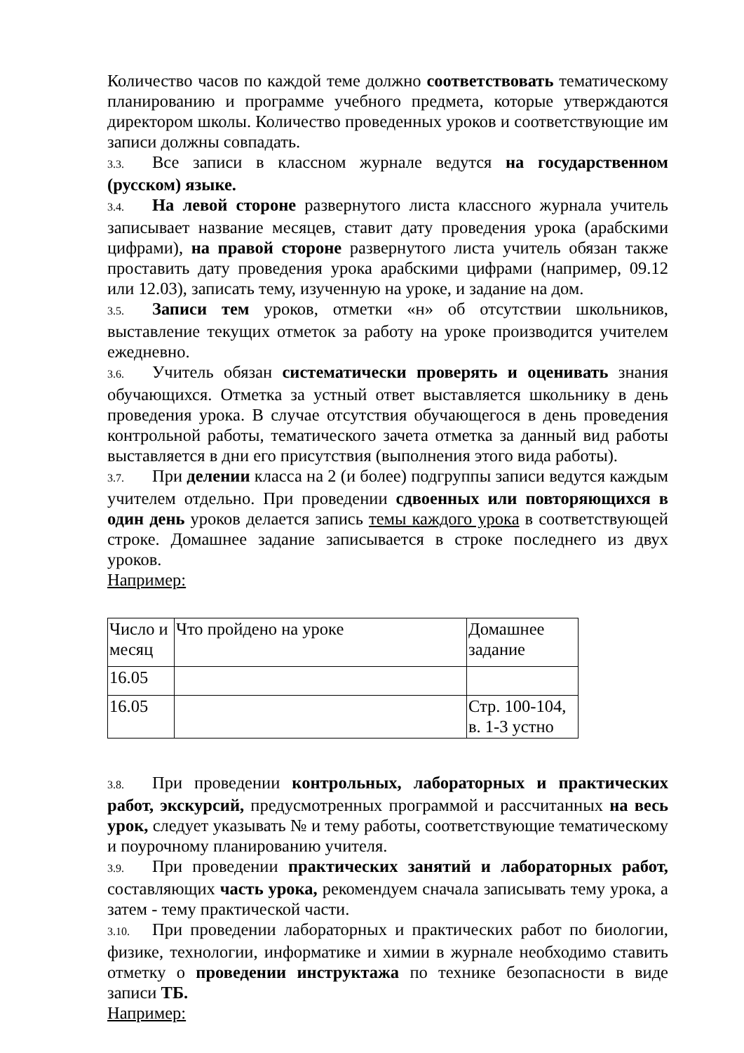Количество часов по каждой теме должно соответствовать тематическому планированию и программе учебного предмета, которые утверждаются директором школы. Количество проведенных уроков и соответствующие им записи должны совпадать.
3.3. Все записи в классном журнале ведутся на государственном (русском) языке.
3.4. На левой стороне развернутого листа классного журнала учитель записывает название месяцев, ставит дату проведения урока (арабскими цифрами), на правой стороне развернутого листа учитель обязан также проставить дату проведения урока арабскими цифрами (например, 09.12 или 12.03), записать тему, изученную на уроке, и задание на дом.
3.5. Записи тем уроков, отметки «н» об отсутствии школьников, выставление текущих отметок за работу на уроке производится учителем ежедневно.
3.6. Учитель обязан систематически проверять и оценивать знания обучающихся. Отметка за устный ответ выставляется школьнику в день проведения урока. В случае отсутствия обучающегося в день проведения контрольной работы, тематического зачета отметка за данный вид работы выставляется в дни его присутствия (выполнения этого вида работы).
3.7. При делении класса на 2 (и более) подгруппы записи ведутся каждым учителем отдельно. При проведении сдвоенных или повторяющихся в один день уроков делается запись темы каждого урока в соответствующей строке. Домашнее задание записывается в строке последнего из двух уроков.
Например:
| Число и месяц | Что пройдено на уроке | Домашнее задание |
| 16.05 | | |
| 16.05 | | Стр. 100-104, в. 1-3 устно |
3.8. При проведении контрольных, лабораторных и практических работ, экскурсий, предусмотренных программой и рассчитанных на весь урок, следует указывать № и тему работы, соответствующие тематическому и поурочному планированию учителя.
3.9. При проведении практических занятий и лабораторных работ, составляющих часть урока, рекомендуем сначала записывать тему урока, а затем - тему практической части.
3.10. При проведении лабораторных и практических работ по биологии, физике, технологии, информатике и химии в журнале необходимо ставить отметку о проведении инструктажа по технике безопасности в виде записи ТБ.
Например: